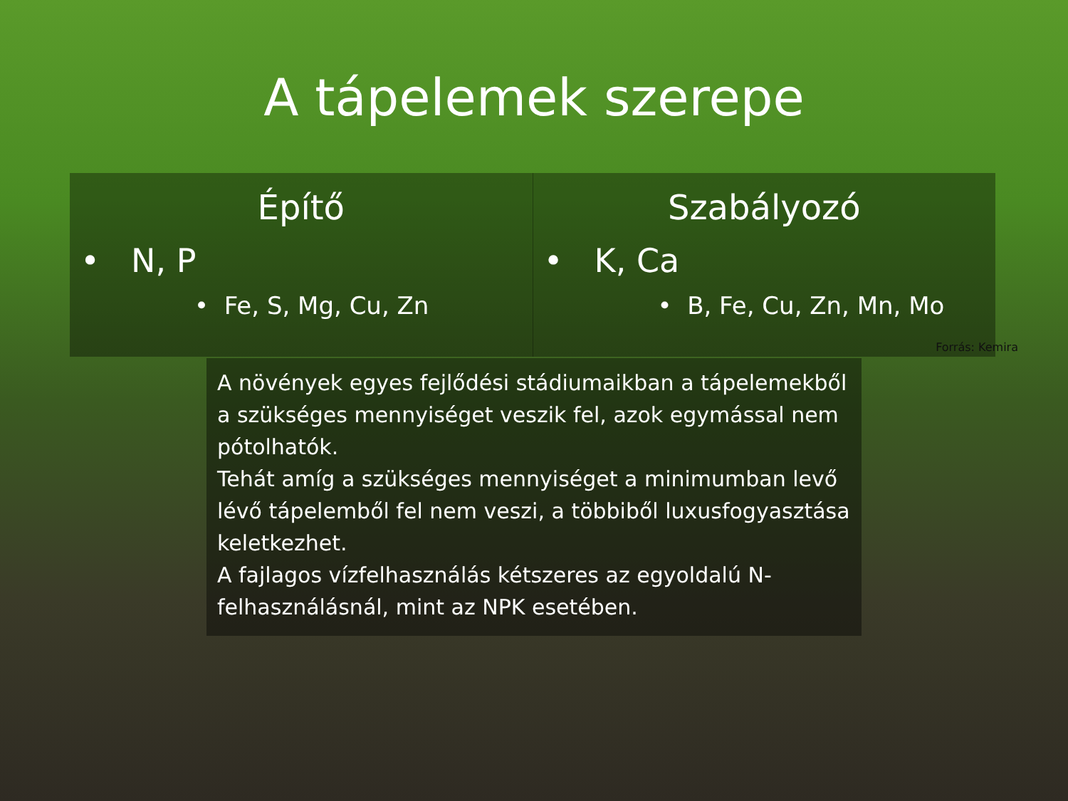A tápelemek szerepe
Építő
• N, P
• Fe, S, Mg, Cu, Zn
Szabályozó
• K, Ca
• B, Fe, Cu, Zn, Mn, Mo
Forrás: Kemira
A növények egyes fejlődési stádiumaikban a tápelemekből a szükséges mennyiséget veszik fel, azok egymással nem pótolhatók.
Tehát amíg a szükséges mennyiséget a minimumban levő lévő tápelemből fel nem veszi, a többiből luxusfogyasztása keletkezhet.
A fajlagos vízfelhasználás kétszeres az egyoldalú N-felhasználásnál, mint az NPK esetében.